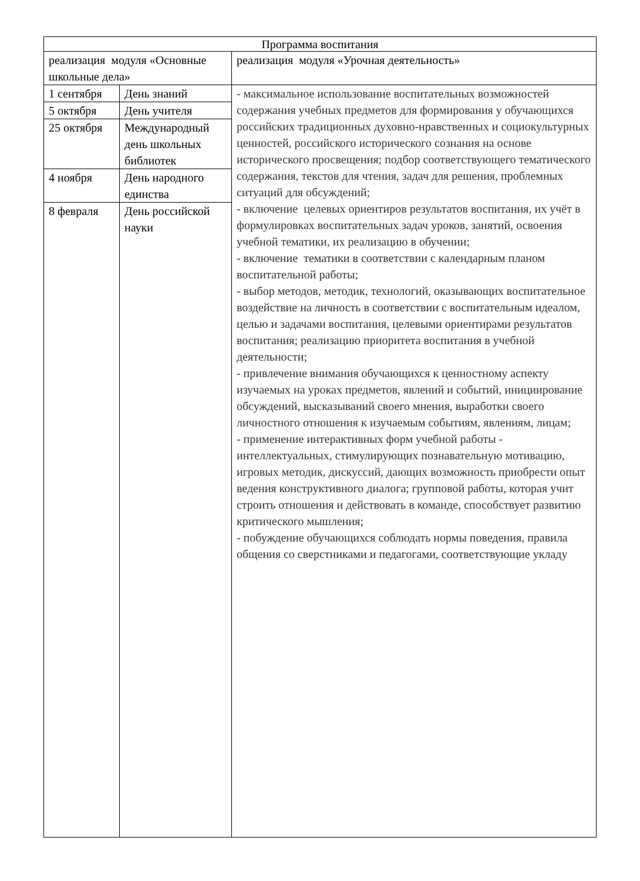| Программа воспитания | | |
| реализация модуля «Основные школьные дела» | | реализация модуля «Урочная деятельность» |
| 1 сентября | День знаний | - максимальное использование воспитательных возможностей содержания учебных предметов для формирования у обучающихся российских традиционных духовно-нравственных и социокультурных ценностей, российского исторического сознания на основе исторического просвещения; подбор соответствующего тематического содержания, текстов для чтения, задач для решения, проблемных ситуаций для обсуждений; - включение целевых ориентиров результатов воспитания, их учёт в формулировках воспитательных задач уроков, занятий, освоения учебной тематики, их реализацию в обучении; - включение тематики в соответствии с календарным планом воспитательной работы; - выбор методов, методик, технологий, оказывающих воспитательное воздействие на личность в соответствии с воспитательным идеалом, целью и задачами воспитания, целевыми ориентирами результатов воспитания; реализацию приоритета воспитания в учебной деятельности; - привлечение внимания обучающихся к ценностному аспекту изучаемых на уроках предметов, явлений и событий, инициирование обсуждений, высказываний своего мнения, выработки своего личностного отношения к изучаемым событиям, явлениям, лицам; - применение интерактивных форм учебной работы - интеллектуальных, стимулирующих познавательную мотивацию, игровых методик, дискуссий, дающих возможность приобрести опыт ведения конструктивного диалога; групповой работы, которая учит строить отношения и действовать в команде, способствует развитию критического мышления; - побуждение обучающихся соблюдать нормы поведения, правила общения со сверстниками и педагогами, соответствующие укладу |
| 5 октября | День учителя | |
| 25 октября | Международный день школьных библиотек | |
| 4 ноября | День народного единства | |
| 8 февраля | День российской науки | |